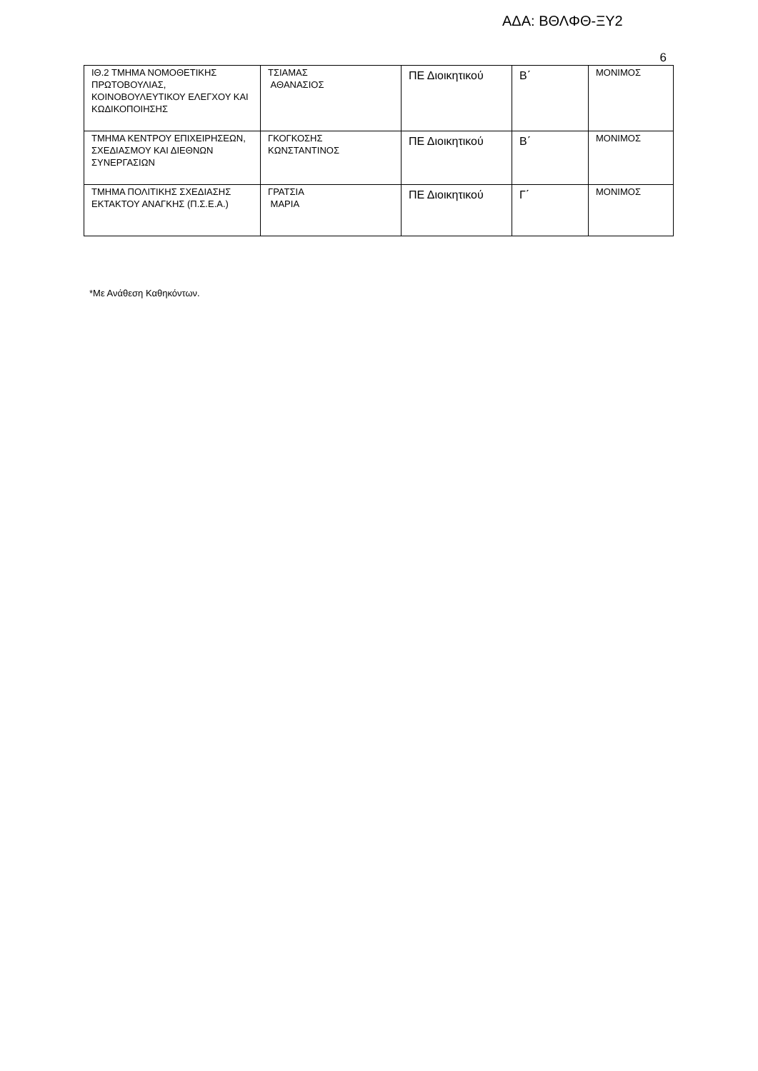ΑΔΑ: ΒΘΛΦΘ-ΞΥ2
6
| ΙΘ.2 ΤΜΗΜΑ ΝΟΜΟΘΕΤΙΚΗΣ ΠΡΩΤΟΒΟΥΛΙΑΣ, ΚΟΙΝΟΒΟΥΛΕΥΤΙΚΟΥ ΕΛΕΓΧΟΥ ΚΑΙ ΚΩΔΙΚΟΠΟΙΗΣΗΣ | ΤΣΙΑΜΑΣ ΑΘΑΝΑΣΙΟΣ | ΠΕ Διοικητικού | Β΄ | ΜΟΝΙΜΟΣ |
| ΤΜΗΜΑ ΚΕΝΤΡΟΥ ΕΠΙΧΕΙΡΗΣΕΩΝ, ΣΧΕΔΙΑΣΜΟΥ ΚΑΙ ΔΙΕΘΝΩΝ ΣΥΝΕΡΓΑΣΙΩΝ | ΓΚΟΓΚΟΣΗΣ ΚΩΝΣΤΑΝΤΙΝΟΣ | ΠΕ Διοικητικού | Β΄ | ΜΟΝΙΜΟΣ |
| ΤΜΗΜΑ ΠΟΛΙΤΙΚΗΣ ΣΧΕΔΙΑΣΗΣ ΕΚΤΑΚΤΟΥ ΑΝΑΓΚΗΣ (Π.Σ.Ε.Α.) | ΓΡΑΤΣΙΑ ΜΑΡΙΑ | ΠΕ Διοικητικού | Γ΄ | ΜΟΝΙΜΟΣ |
*Με Ανάθεση Καθηκόντων.